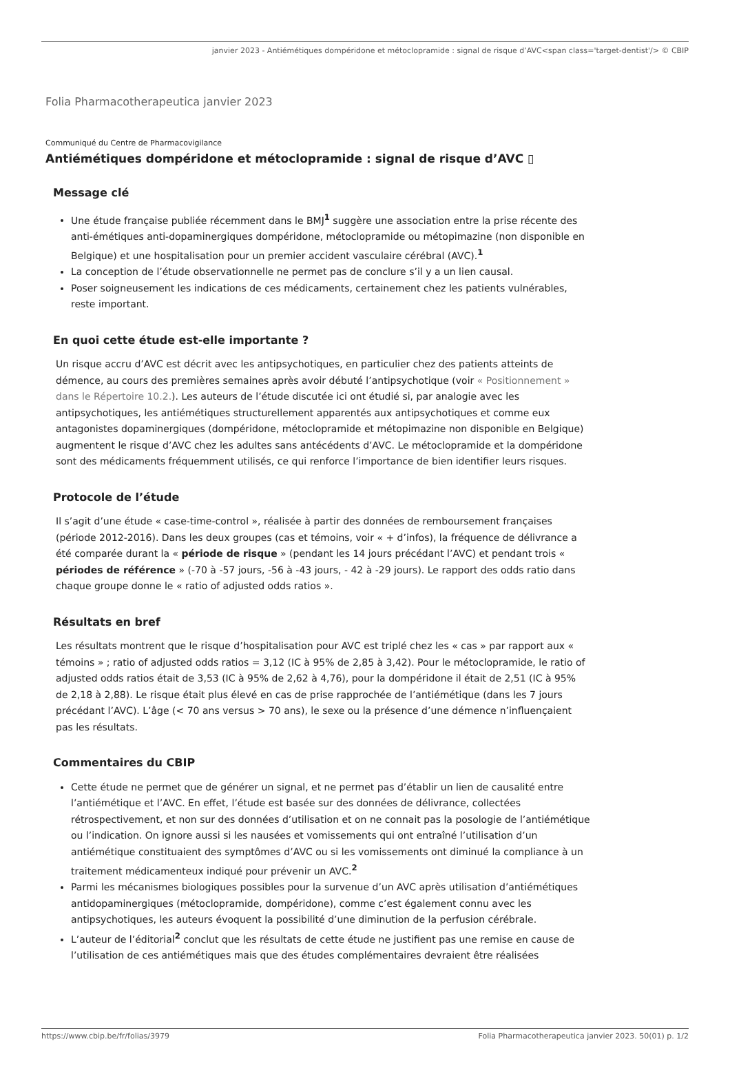janvier 2023 - Antiémétiques dompéridone et métoclopramide : signal de risque d’AVC<span class='target-dentist'/> © CBIP
Folia Pharmacotherapeutica janvier 2023
Communiqué du Centre de Pharmacovigilance
Antiémétiques dompéridone et métoclopramide : signal de risque d’AVC ▯
Message clé
Une étude française publiée récemment dans le BMJ<sup>1</sup> suggère une association entre la prise récente des anti-émétiques anti-dopaminergiques dompéridone, métoclopramide ou métopimazine (non disponible en Belgique) et une hospitalisation pour un premier accident vasculaire cérébral (AVC).<sup>1</sup>
La conception de l’étude observationnelle ne permet pas de conclure s’il y a un lien causal.
Poser soigneusement les indications de ces médicaments, certainement chez les patients vulnérables, reste important.
En quoi cette étude est-elle importante ?
Un risque accru d’AVC est décrit avec les antipsychotiques, en particulier chez des patients atteints de démence, au cours des premières semaines après avoir débuté l’antipsychotique (voir « Positionnement » dans le Répertoire 10.2.). Les auteurs de l’étude discutée ici ont étudié si, par analogie avec les antipsychotiques, les antiémétiques structurellement apparentés aux antipsychotiques et comme eux antagonistes dopaminergiques (dompéridone, métoclopramide et métopimazine non disponible en Belgique) augmentent le risque d’AVC chez les adultes sans antécédents d’AVC. Le métoclopramide et la dompéridone sont des médicaments fréquemment utilisés, ce qui renforce l’importance de bien identifier leurs risques.
Protocole de l’étude
Il s’agit d’une étude « case-time-control », réalisée à partir des données de remboursement françaises (période 2012-2016). Dans les deux groupes (cas et témoins, voir « + d’infos), la fréquence de délivrance a été comparée durant la « période de risque » (pendant les 14 jours précédant l’AVC) et pendant trois « périodes de référence » (-70 à -57 jours, -56 à -43 jours, - 42 à -29 jours). Le rapport des odds ratio dans chaque groupe donne le « ratio of adjusted odds ratios ».
Résultats en bref
Les résultats montrent que le risque d’hospitalisation pour AVC est triplé chez les « cas » par rapport aux « témoins » ; ratio of adjusted odds ratios = 3,12 (IC à 95% de 2,85 à 3,42). Pour le métoclopramide, le ratio of adjusted odds ratios était de 3,53 (IC à 95% de 2,62 à 4,76), pour la dompéridone il était de 2,51 (IC à 95% de 2,18 à 2,88). Le risque était plus élevé en cas de prise rapprochée de l’antiémétique (dans les 7 jours précédant l’AVC). L’âge (< 70 ans versus > 70 ans), le sexe ou la présence d’une démence n’influençaient pas les résultats.
Commentaires du CBIP
Cette étude ne permet que de générer un signal, et ne permet pas d’établir un lien de causalité entre l’antiémétique et l’AVC. En effet, l’étude est basée sur des données de délivrance, collectées rétrospectivement, et non sur des données d’utilisation et on ne connait pas la posologie de l’antiémétique ou l’indication. On ignore aussi si les nausées et vomissements qui ont entraîné l’utilisation d’un antiémétique constituaient des symptômes d’AVC ou si les vomissements ont diminué la compliance à un traitement médicamenteux indiqué pour prévenir un AVC.<sup>2</sup>
Parmi les mécanismes biologiques possibles pour la survenue d’un AVC après utilisation d’antiémétiques antidopaminergiques (métoclopramide, dompéridone), comme c’est également connu avec les antipsychotiques, les auteurs évoquent la possibilité d’une diminution de la perfusion cérébrale.
L’auteur de l’éditorial<sup>2</sup> conclut que les résultats de cette étude ne justifient pas une remise en cause de l’utilisation de ces antiémétiques mais que des études complémentaires devraient être réalisées
https://www.cbip.be/fr/folias/3979 Folia Pharmacotherapeutica janvier 2023. 50(01) p. 1/2